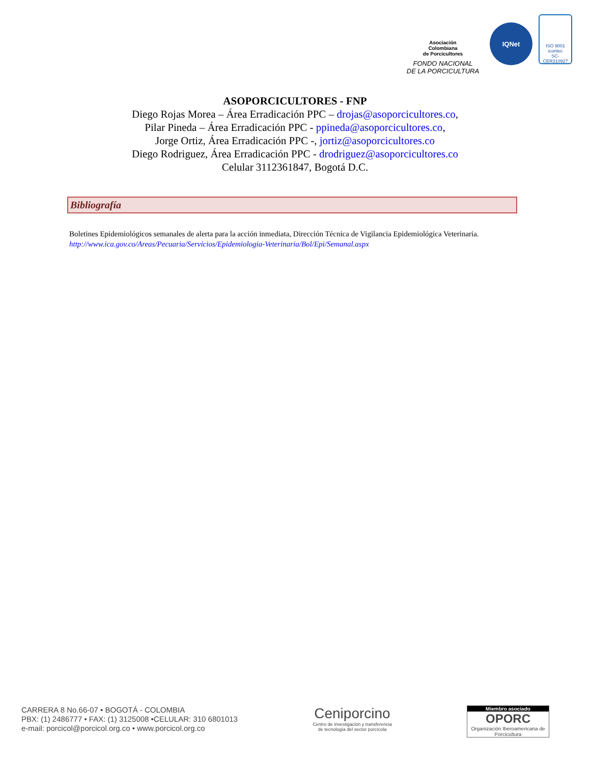Asociación
Colombiana
de Porcicultores
FONDO NACIONAL
DE LA PORCICULTURA
IQNet
ISO 9001
icontec
SC-CER310927
ASOPORCICULTORES - FNP
Diego Rojas Morea – Área Erradicación PPC – drojas@asoporcicultores.co,
Pilar Pineda – Área Erradicación PPC - ppineda@asoporcicultores.co,
Jorge Ortiz, Área Erradicación PPC -, jortiz@asoporcicultores.co
Diego Rodriguez, Área Erradicación PPC - drodriguez@asoporcicultores.co
Celular 3112361847, Bogotá D.C.
Bibliografía
Boletines Epidemiológicos semanales de alerta para la acción inmediata, Dirección Técnica de Vigilancia Epidemiológica Veterinaria. http://www.ica.gov.co/Areas/Pecuaria/Servicios/Epidemiologia-Veterinaria/Bol/Epi/Semanal.aspx
CARRERA 8 No.66-07 • BOGOTÁ - COLOMBIA
PBX: (1) 2486777 • FAX: (1) 3125008 •CELULAR: 310 6801013
e-mail: porcicol@porcicol.org.co • www.porcicol.org.co
Ceniporcino
Centro de investigación y transferencia
de tecnología del sector porcícola
Miembro asociado
OPORC
Organización Iberoamericana de Porcicultura